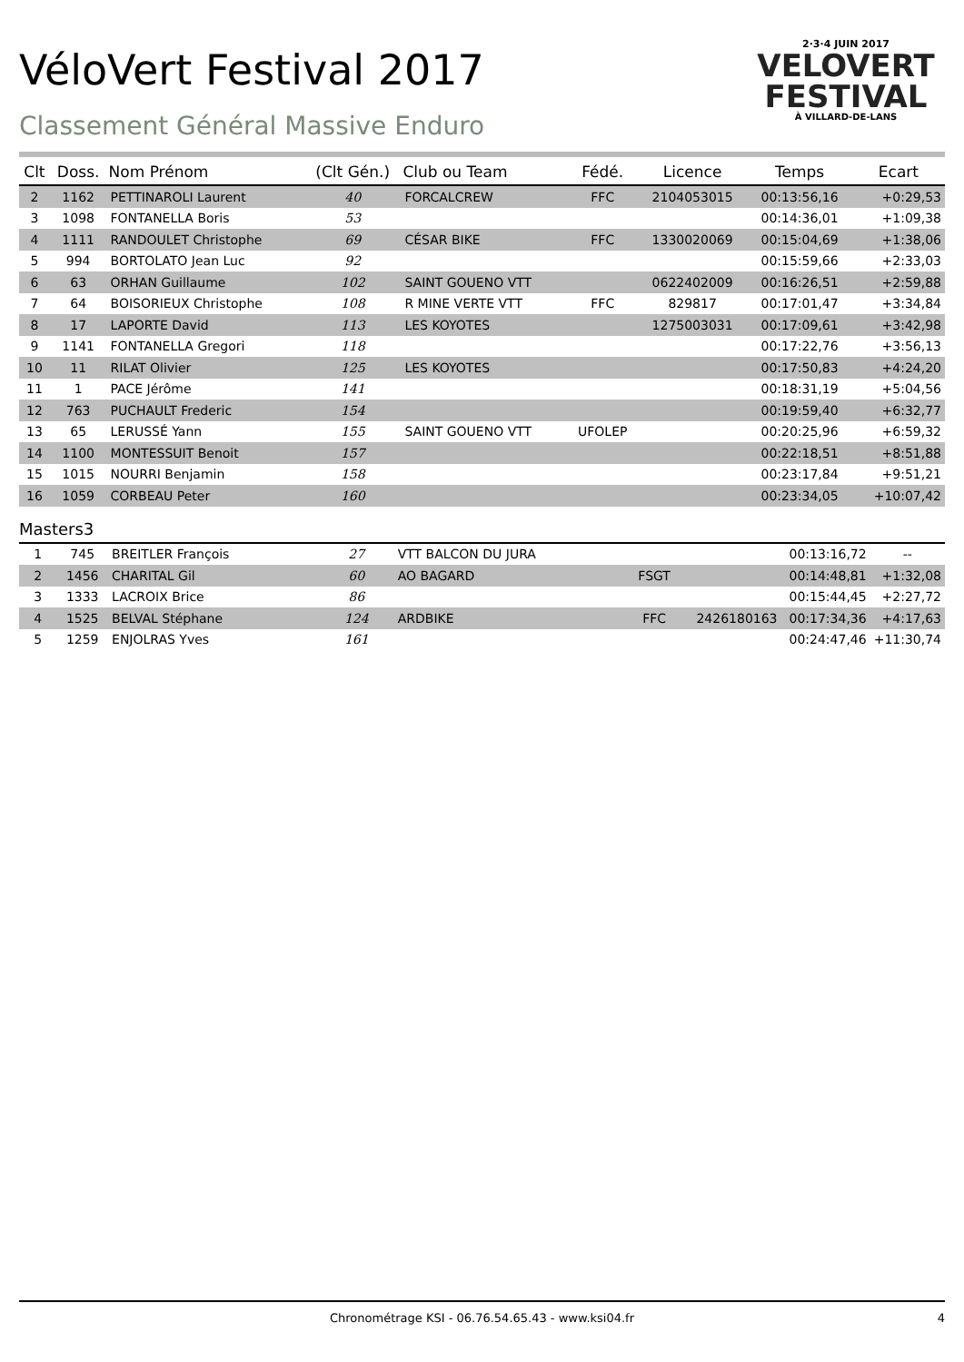2·3·4 JUIN 2017
VELOVERT
FESTIVAL
À VILLARD-DE-LANS
VéloVert Festival 2017
Classement Général Massive Enduro
| Clt | Doss. | Nom Prénom | (Clt Gén.) | Club ou Team | Fédé. | Licence | Temps | Ecart |
| --- | --- | --- | --- | --- | --- | --- | --- | --- |
| 2 | 1162 | PETTINAROLI Laurent | 40 | FORCALCREW | FFC | 2104053015 | 00:13:56,16 | +0:29,53 |
| 3 | 1098 | FONTANELLA Boris | 53 | | | | 00:14:36,01 | +1:09,38 |
| 4 | 1111 | RANDOULET Christophe | 69 | CÉSAR BIKE | FFC | 1330020069 | 00:15:04,69 | +1:38,06 |
| 5 | 994 | BORTOLATO Jean Luc | 92 | | | | 00:15:59,66 | +2:33,03 |
| 6 | 63 | ORHAN Guillaume | 102 | SAINT GOUENO VTT | | 0622402009 | 00:16:26,51 | +2:59,88 |
| 7 | 64 | BOISORIEUX Christophe | 108 | R MINE VERTE VTT | FFC | 829817 | 00:17:01,47 | +3:34,84 |
| 8 | 17 | LAPORTE David | 113 | LES KOYOTES | | 1275003031 | 00:17:09,61 | +3:42,98 |
| 9 | 1141 | FONTANELLA Gregori | 118 | | | | 00:17:22,76 | +3:56,13 |
| 10 | 11 | RILAT Olivier | 125 | LES KOYOTES | | | 00:17:50,83 | +4:24,20 |
| 11 | 1 | PACE Jérôme | 141 | | | | 00:18:31,19 | +5:04,56 |
| 12 | 763 | PUCHAULT Frederic | 154 | | | | 00:19:59,40 | +6:32,77 |
| 13 | 65 | LERUSSÉ Yann | 155 | SAINT GOUENO VTT | UFOLEP | | 00:20:25,96 | +6:59,32 |
| 14 | 1100 | MONTESSUIT Benoit | 157 | | | | 00:22:18,51 | +8:51,88 |
| 15 | 1015 | NOURRI Benjamin | 158 | | | | 00:23:17,84 | +9:51,21 |
| 16 | 1059 | CORBEAU Peter | 160 | | | | 00:23:34,05 | +10:07,42 |
Masters3
| 1 | 745 | BREITLER François | 27 | VTT BALCON DU JURA | | | 00:13:16,72 | -- |
| 2 | 1456 | CHARITAL Gil | 60 | AO BAGARD | FSGT | | 00:14:48,81 | +1:32,08 |
| 3 | 1333 | LACROIX Brice | 86 | | | | 00:15:44,45 | +2:27,72 |
| 4 | 1525 | BELVAL Stéphane | 124 | ARDBIKE | FFC | 2426180163 | 00:17:34,36 | +4:17,63 |
| 5 | 1259 | ENJOLRAS Yves | 161 | | | | 00:24:47,46 | +11:30,74 |
Chronométrage KSI - 06.76.54.65.43 - www.ksi04.fr 4